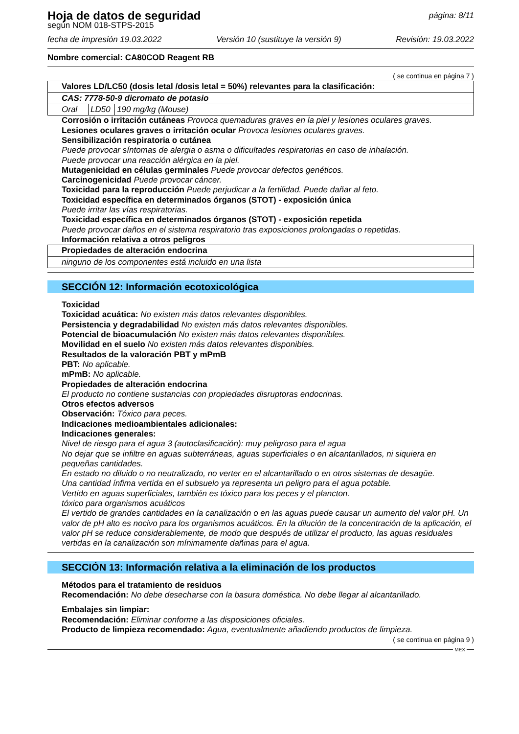Hoja de datos de seguridad
según NOM 018-STPS-2015
página: 8/11
fecha de impresión 19.03.2022 Versión 10 (sustituye la versión 9) Revisión: 19.03.2022
Nombre comercial: CA80COD Reagent RB
( se continua en página 7 )
| Valores LD/LC50 (dosis letal /dosis letal = 50%) relevantes para la clasificación: | | |
| CAS: 7778-50-9 dicromato de potasio | | |
| Oral | LD50 | 190 mg/kg (Mouse) |
Corrosión o irritación cutáneas Provoca quemaduras graves en la piel y lesiones oculares graves.
Lesiones oculares graves o irritación ocular Provoca lesiones oculares graves.
Sensibilización respiratoria o cutánea
Puede provocar síntomas de alergia o asma o dificultades respiratorias en caso de inhalación.
Puede provocar una reacción alérgica en la piel.
Mutagenicidad en células germinales Puede provocar defectos genéticos.
Carcinogenicidad Puede provocar cáncer.
Toxicidad para la reproducción Puede perjudicar a la fertilidad. Puede dañar al feto.
Toxicidad específica en determinados órganos (STOT) - exposición única
Puede irritar las vías respiratorias.
Toxicidad específica en determinados órganos (STOT) - exposición repetida
Puede provocar daños en el sistema respiratorio tras exposiciones prolongadas o repetidas.
Información relativa a otros peligros
| Propiedades de alteración endocrina |
| ninguno de los componentes está incluido en una lista |
SECCIÓN 12: Información ecotoxicológica
Toxicidad
Toxicidad acuática: No existen más datos relevantes disponibles.
Persistencia y degradabilidad No existen más datos relevantes disponibles.
Potencial de bioacumulación No existen más datos relevantes disponibles.
Movilidad en el suelo No existen más datos relevantes disponibles.
Resultados de la valoración PBT y mPmB
PBT: No aplicable.
mPmB: No aplicable.
Propiedades de alteración endocrina
El producto no contiene sustancias con propiedades disruptoras endocrinas.
Otros efectos adversos
Observación: Tóxico para peces.
Indicaciones medioambientales adicionales:
Indicaciones generales:
Nivel de riesgo para el agua 3 (autoclasificación): muy peligroso para el agua
No dejar que se infiltre en aguas subterráneas, aguas superficiales o en alcantarillados, ni siquiera en pequeñas cantidades.
En estado no diluido o no neutralizado, no verter en el alcantarillado o en otros sistemas de desagüe.
Una cantidad ínfima vertida en el subsuelo ya representa un peligro para el agua potable.
Vertido en aguas superficiales, también es tóxico para los peces y el plancton.
tóxico para organismos acuáticos
El vertido de grandes cantidades en la canalización o en las aguas puede causar un aumento del valor pH. Un valor de pH alto es nocivo para los organismos acuáticos. En la dilución de la concentración de la aplicación, el valor pH se reduce considerablemente, de modo que después de utilizar el producto, las aguas residuales vertidas en la canalización son mínimamente dañinas para el agua.
SECCIÓN 13: Información relativa a la eliminación de los productos
Métodos para el tratamiento de residuos
Recomendación: No debe desecharse con la basura doméstica. No debe llegar al alcantarillado.
Embalajes sin limpiar:
Recomendación: Eliminar conforme a las disposiciones oficiales.
Producto de limpieza recomendado: Agua, eventualmente añadiendo productos de limpieza.
( se continua en página 9 )
MEX